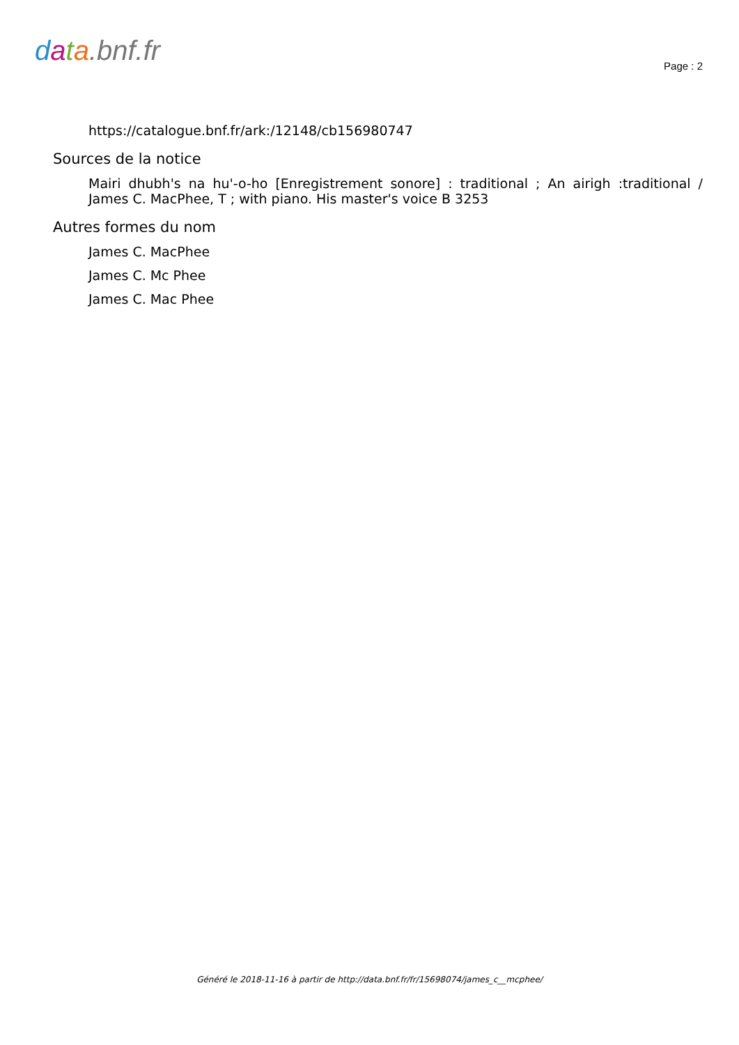data.bnf.fr
Page : 2
https://catalogue.bnf.fr/ark:/12148/cb156980747
Sources de la notice
Mairi dhubh's na hu'-o-ho [Enregistrement sonore] : traditional ; An airigh :traditional / James C. MacPhee, T ; with piano. His master's voice B 3253
Autres formes du nom
James C. MacPhee
James C. Mc Phee
James C. Mac Phee
Généré le 2018-11-16 à partir de http://data.bnf.fr/fr/15698074/james_c__mcphee/